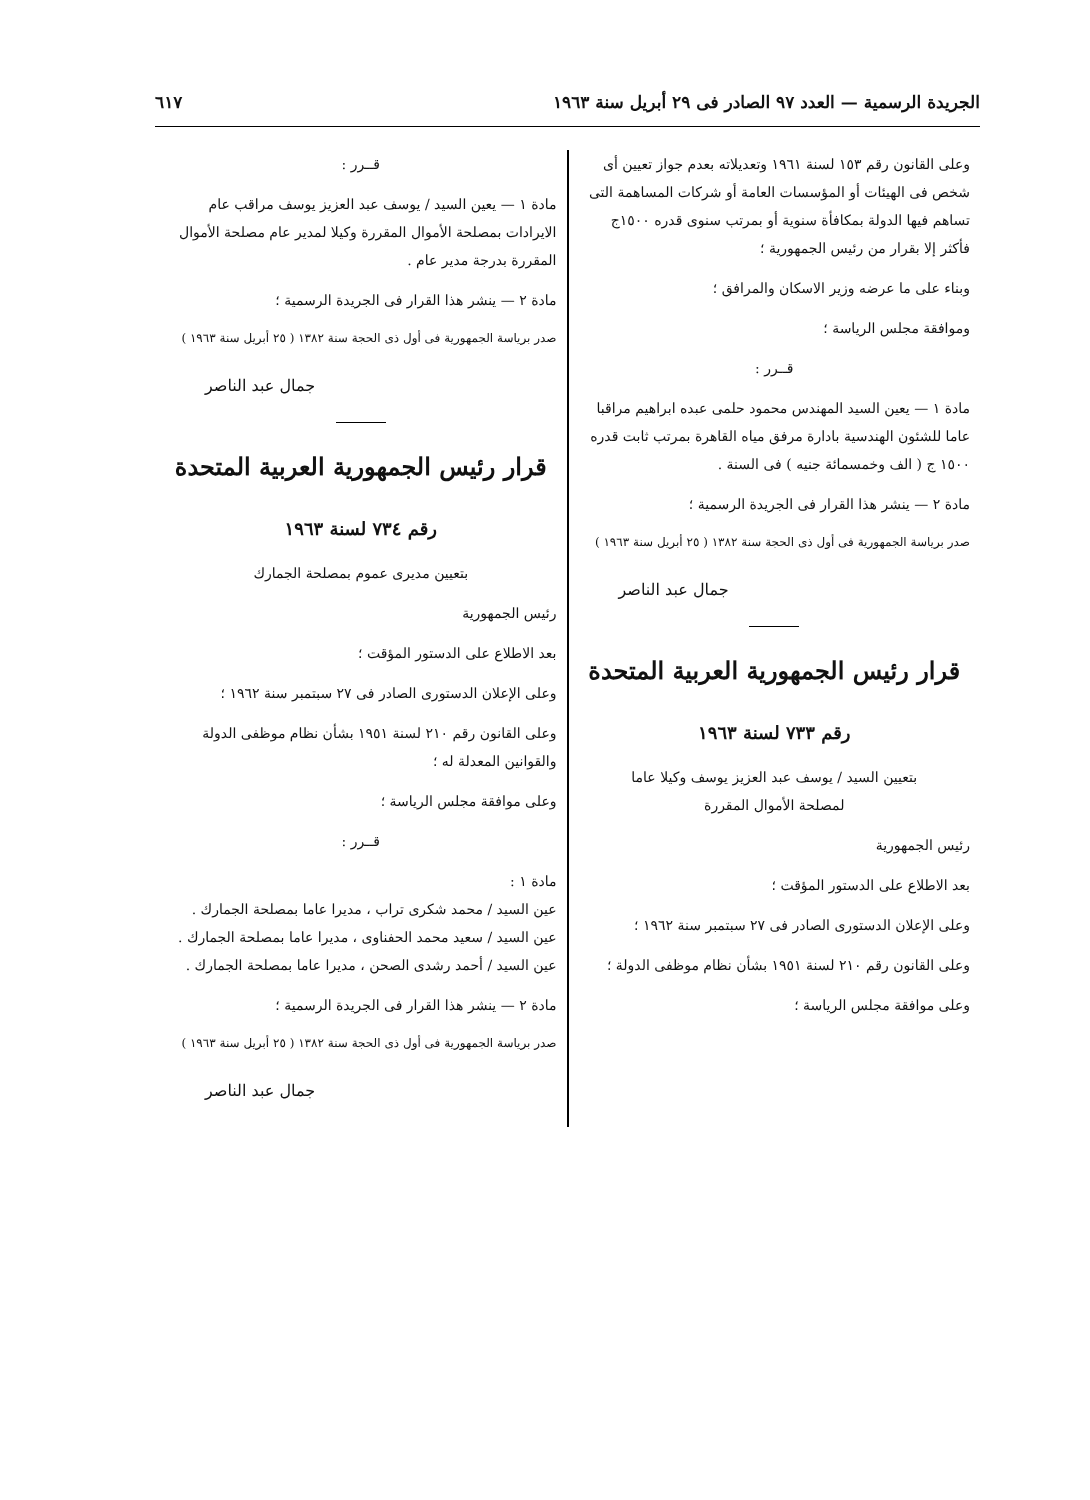الجريدة الرسمية — العدد ٩٧ الصادر فى ٢٩ أبريل سنة ١٩٦٣ ٦١٧
وعلى القانون رقم ١٥٣ لسنة ١٩٦١ وتعديلاته بعدم جواز تعيين أى شخص فى الهيئات أو المؤسسات العامة أو شركات المساهمة التى تساهم فيها الدولة بمكافأة سنوية أو بمرتب سنوى قدره ١٥٠٠ج فأكثر إلا بقرار من رئيس الجمهورية ؛
وبناء على ما عرضه وزير الاسكان والمرافق ؛
وموافقة مجلس الرياسة ؛
قــرر :
مادة ١ — يعين السيد المهندس محمود حلمى عبده ابراهيم مراقبا عاما للشئون الهندسية بادارة مرفق مياه القاهرة بمرتب ثابت قدره ١٥٠٠ ج ( الف وخمسمائة جنيه ) فى السنة .
مادة ٢ — ينشر هذا القرار فى الجريدة الرسمية ؛
صدر برياسة الجمهورية فى أول ذى الحجة سنة ١٣٨٢ ( ٢٥ أبريل سنة ١٩٦٣ )
جمال عبد الناصر
قرار رئيس الجمهورية العربية المتحدة
رقم ٧٣٣ لسنة ١٩٦٣
بتعيين السيد / يوسف عبد العزيز يوسف وكيلا عاما
لمصلحة الأموال المقررة
رئيس الجمهورية
بعد الاطلاع على الدستور المؤقت ؛
وعلى الإعلان الدستورى الصادر فى ٢٧ سبتمبر سنة ١٩٦٢ ؛
وعلى القانون رقم ٢١٠ لسنة ١٩٥١ بشأن نظام موظفى الدولة ؛
وعلى موافقة مجلس الرياسة ؛
قــرر :
مادة ١ — يعين السيد / يوسف عبد العزيز يوسف مراقب عام الايرادات بمصلحة الأموال المقررة وكيلا لمدير عام مصلحة الأموال المقررة بدرجة مدير عام .
مادة ٢ — ينشر هذا القرار فى الجريدة الرسمية ؛
صدر برياسة الجمهورية فى أول ذى الحجة سنة ١٣٨٢ ( ٢٥ أبريل سنة ١٩٦٣ )
جمال عبد الناصر
قرار رئيس الجمهورية العربية المتحدة
رقم ٧٣٤ لسنة ١٩٦٣
بتعيين مديرى عموم بمصلحة الجمارك
رئيس الجمهورية
بعد الاطلاع على الدستور المؤقت ؛
وعلى الإعلان الدستورى الصادر فى ٢٧ سبتمبر سنة ١٩٦٢ ؛
وعلى القانون رقم ٢١٠ لسنة ١٩٥١ بشأن نظام موظفى الدولة والقوانين المعدلة له ؛
وعلى موافقة مجلس الرياسة ؛
قــرر :
مادة ١ :
عين السيد / محمد شكرى تراب ، مديرا عاما بمصلحة الجمارك .
عين السيد / سعيد محمد الحفناوى ، مديرا عاما بمصلحة الجمارك .
عين السيد / أحمد رشدى الصحن ، مديرا عاما بمصلحة الجمارك .
مادة ٢ — ينشر هذا القرار فى الجريدة الرسمية ؛
صدر برياسة الجمهورية فى أول ذى الحجة سنة ١٣٨٢ ( ٢٥ أبريل سنة ١٩٦٣ )
جمال عبد الناصر